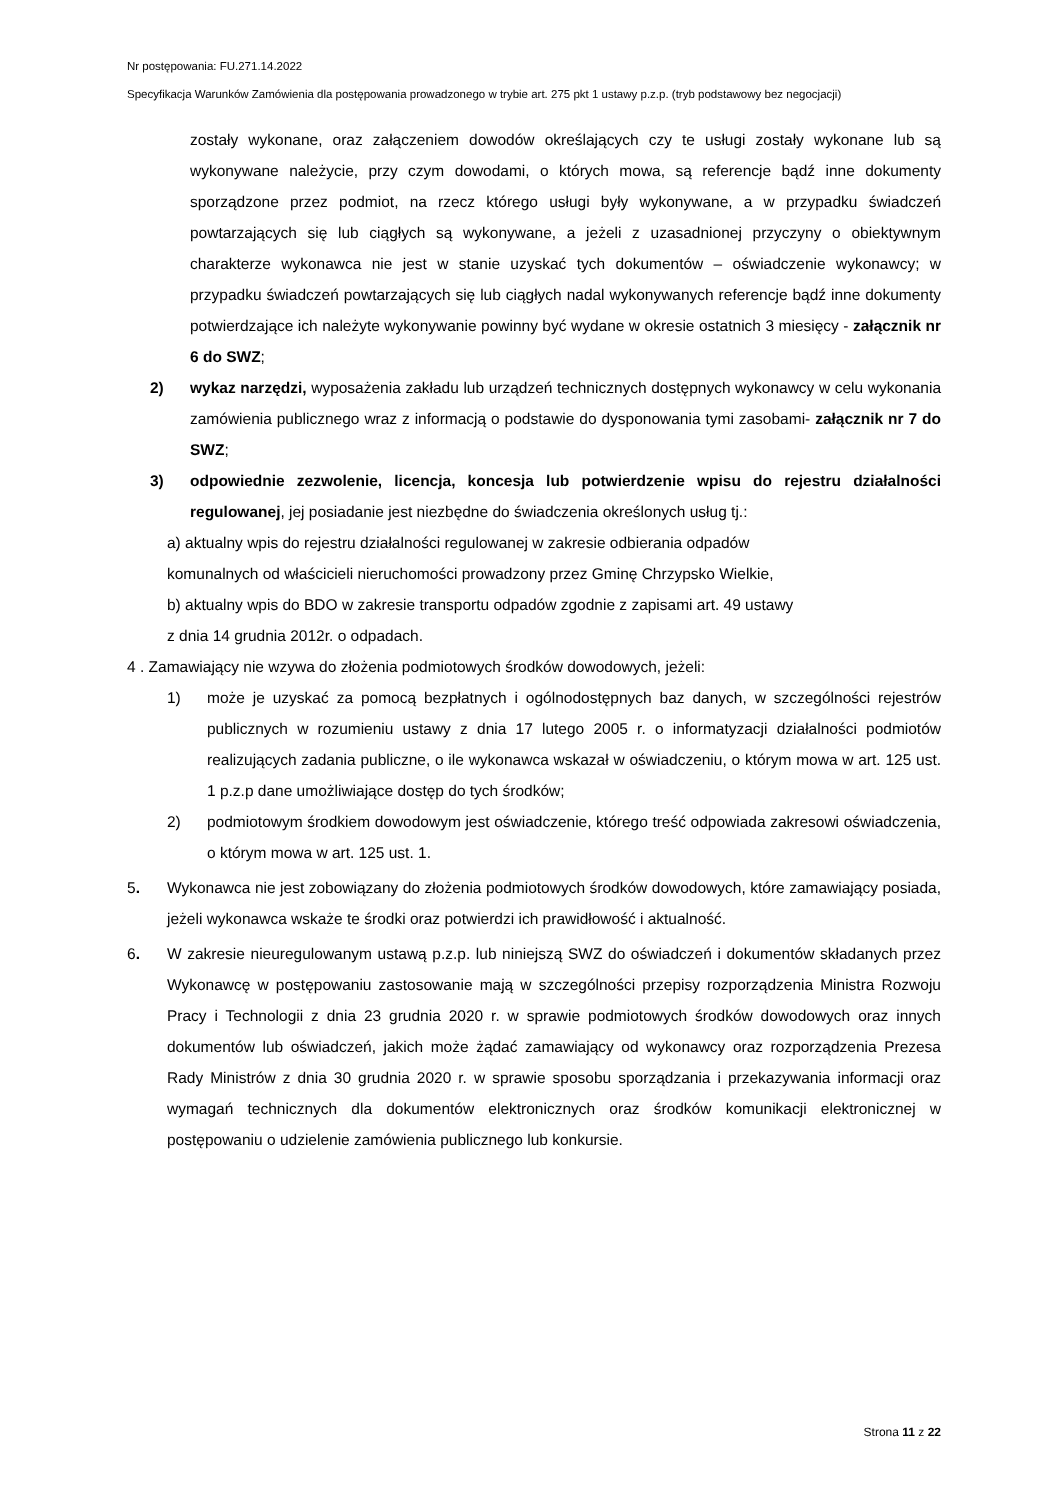Nr postępowania: FU.271.14.2022
Specyfikacja Warunków Zamówienia dla postępowania prowadzonego w trybie art. 275 pkt 1 ustawy p.z.p. (tryb podstawowy bez negocjacji)
zostały wykonane, oraz załączeniem dowodów określających czy te usługi zostały wykonane lub są wykonywane należycie, przy czym dowodami, o których mowa, są referencje bądź inne dokumenty sporządzone przez podmiot, na rzecz którego usługi były wykonywane, a w przypadku świadczeń powtarzających się lub ciągłych są wykonywane, a jeżeli z uzasadnionej przyczyny o obiektywnym charakterze wykonawca nie jest w stanie uzyskać tych dokumentów – oświadczenie wykonawcy; w przypadku świadczeń powtarzających się lub ciągłych nadal wykonywanych referencje bądź inne dokumenty potwierdzające ich należyte wykonywanie powinny być wydane w okresie ostatnich 3 miesięcy - załącznik nr 6 do SWZ;
2) wykaz narzędzi, wyposażenia zakładu lub urządzeń technicznych dostępnych wykonawcy w celu wykonania zamówienia publicznego wraz z informacją o podstawie do dysponowania tymi zasobami- załącznik nr 7 do SWZ;
3) odpowiednie zezwolenie, licencja, koncesja lub potwierdzenie wpisu do rejestru działalności regulowanej, jej posiadanie jest niezbędne do świadczenia określonych usług tj.:
a) aktualny wpis do rejestru działalności regulowanej w zakresie odbierania odpadów
komunalnych od właścicieli nieruchomości prowadzony przez Gminę Chrzypsko Wielkie,
b) aktualny wpis do BDO w zakresie transportu odpadów zgodnie z zapisami art. 49 ustawy
z dnia 14 grudnia 2012r. o odpadach.
4 . Zamawiający nie wzywa do złożenia podmiotowych środków dowodowych, jeżeli:
1) może je uzyskać za pomocą bezpłatnych i ogólnodostępnych baz danych, w szczególności rejestrów publicznych w rozumieniu ustawy z dnia 17 lutego 2005 r. o informatyzacji działalności podmiotów realizujących zadania publiczne, o ile wykonawca wskazał w oświadczeniu, o którym mowa w art. 125 ust. 1 p.z.p dane umożliwiające dostęp do tych środków;
2) podmiotowym środkiem dowodowym jest oświadczenie, którego treść odpowiada zakresowi oświadczenia, o którym mowa w art. 125 ust. 1.
5. Wykonawca nie jest zobowiązany do złożenia podmiotowych środków dowodowych, które zamawiający posiada, jeżeli wykonawca wskaże te środki oraz potwierdzi ich prawidłowość i aktualność.
6. W zakresie nieuregulowanym ustawą p.z.p. lub niniejszą SWZ do oświadczeń i dokumentów składanych przez Wykonawcę w postępowaniu zastosowanie mają w szczególności przepisy rozporządzenia Ministra Rozwoju Pracy i Technologii z dnia 23 grudnia 2020 r. w sprawie podmiotowych środków dowodowych oraz innych dokumentów lub oświadczeń, jakich może żądać zamawiający od wykonawcy oraz rozporządzenia Prezesa Rady Ministrów z dnia 30 grudnia 2020 r. w sprawie sposobu sporządzania i przekazywania informacji oraz wymagań technicznych dla dokumentów elektronicznych oraz środków komunikacji elektronicznej w postępowaniu o udzielenie zamówienia publicznego lub konkursie.
Strona 11 z 22